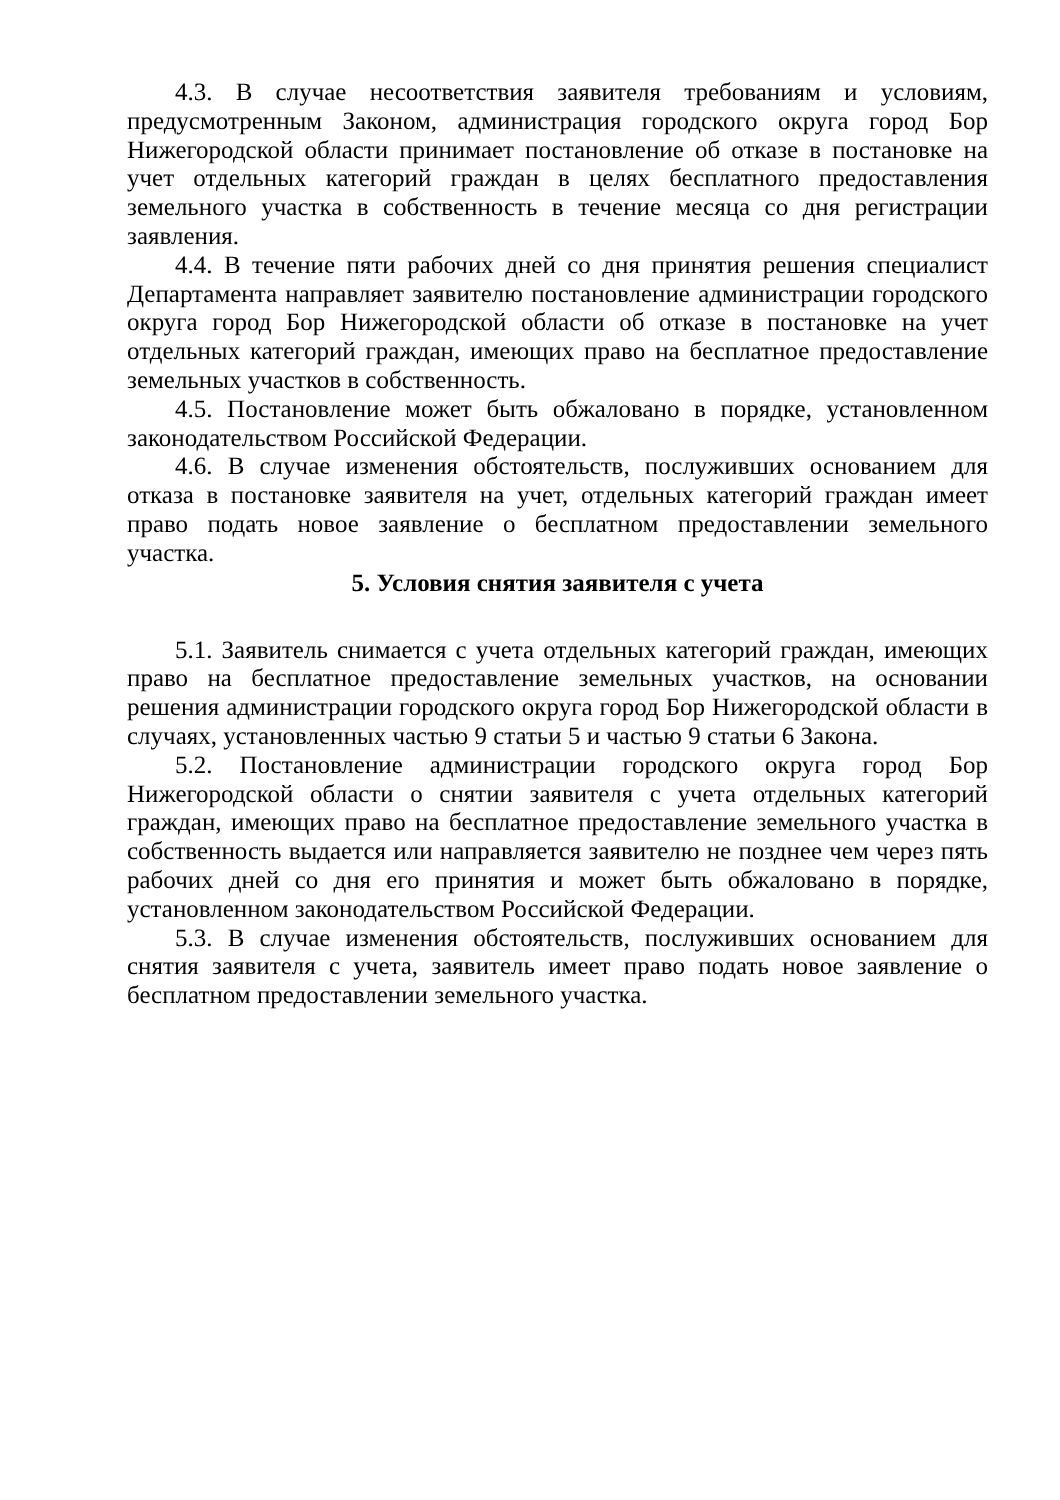4.3. В случае несоответствия заявителя требованиям и условиям, предусмотренным Законом, администрация городского округа город Бор Нижегородской области принимает постановление об отказе в постановке на учет отдельных категорий граждан в целях бесплатного предоставления земельного участка в собственность в течение месяца со дня регистрации заявления.
4.4. В течение пяти рабочих дней со дня принятия решения специалист Департамента направляет заявителю постановление администрации городского округа город Бор Нижегородской области об отказе в постановке на учет отдельных категорий граждан, имеющих право на бесплатное предоставление земельных участков в собственность.
4.5. Постановление может быть обжаловано в порядке, установленном законодательством Российской Федерации.
4.6. В случае изменения обстоятельств, послуживших основанием для отказа в постановке заявителя на учет, отдельных категорий граждан имеет право подать новое заявление о бесплатном предоставлении земельного участка.
5. Условия снятия заявителя с учета
5.1. Заявитель снимается с учета отдельных категорий граждан, имеющих право на бесплатное предоставление земельных участков, на основании решения администрации городского округа город Бор Нижегородской области в случаях, установленных частью 9 статьи 5 и частью 9 статьи 6 Закона.
5.2. Постановление администрации городского округа город Бор Нижегородской области о снятии заявителя с учета отдельных категорий граждан, имеющих право на бесплатное предоставление земельного участка в собственность выдается или направляется заявителю не позднее чем через пять рабочих дней со дня его принятия и может быть обжаловано в порядке, установленном законодательством Российской Федерации.
5.3. В случае изменения обстоятельств, послуживших основанием для снятия заявителя с учета, заявитель имеет право подать новое заявление о бесплатном предоставлении земельного участка.